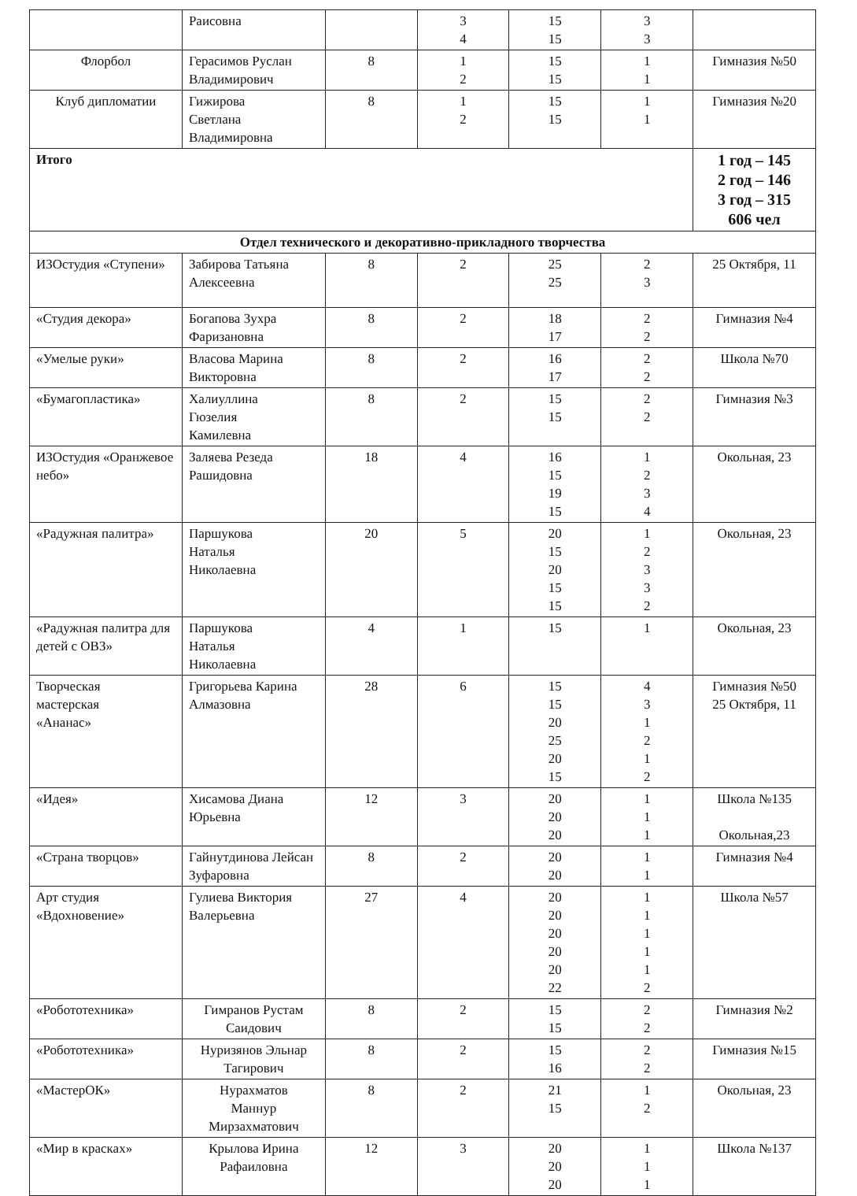| | Раисовна | | 3 4 | 15 15 | 3 3 | |
| Флорбол | Герасимов Руслан Владимирович | 8 | 1 2 | 15 15 | 1 1 | Гимназия №50 |
| Клуб дипломатии | Гижирова Светлана Владимировна | 8 | 1 2 | 15 15 | 1 1 | Гимназия №20 |
| Итого | | | | | | 1 год – 145 2 год – 146 3 год – 315 606 чел |
| Отдел технического и декоративно-прикладного творчества | | | | | | |
| ИЗОстудия «Ступени» | Забирова Татьяна Алексеевна | 8 | 2 | 25 25 | 2 3 | 25 Октября, 11 |
| «Студия декора» | Богапова Зухра Фаризановна | 8 | 2 | 18 17 | 2 2 | Гимназия №4 |
| «Умелые руки» | Власова Марина Викторовна | 8 | 2 | 16 17 | 2 2 | Школа №70 |
| «Бумагопластика» | Халиуллина Гюзелия Камилевна | 8 | 2 | 15 15 | 2 2 | Гимназия №3 |
| ИЗОстудия «Оранжевое небо» | Заляева Резеда Рашидовна | 18 | 4 | 16 15 19 15 | 1 2 3 4 | Окольная, 23 |
| «Радужная палитра» | Паршукова Наталья Николаевна | 20 | 5 | 20 15 20 15 15 | 1 2 3 3 2 | Окольная, 23 |
| «Радужная палитра для детей с ОВЗ» | Паршукова Наталья Николаевна | 4 | 1 | 15 | 1 | Окольная, 23 |
| Творческая мастерская «Ананас» | Григорьева Карина Алмазовна | 28 | 6 | 15 15 20 25 20 15 | 4 3 1 2 1 2 | Гимназия №50 25 Октября, 11 |
| «Идея» | Хисамова Диана Юрьевна | 12 | 3 | 20 20 20 | 1 1 1 | Школа №135 Окольная,23 |
| «Страна творцов» | Гайнутдинова Лейсан Зуфаровна | 8 | 2 | 20 20 | 1 1 | Гимназия №4 |
| Арт студия «Вдохновение» | Гулиева Виктория Валерьевна | 27 | 4 | 20 20 20 20 20 22 | 1 1 1 1 1 2 | Школа №57 |
| «Робототехника» | Гимранов Рустам Саидович | 8 | 2 | 15 15 | 2 2 | Гимназия №2 |
| «Робототехника» | Нуризянов Эльнар Тагирович | 8 | 2 | 15 16 | 2 2 | Гимназия №15 |
| «МастерОК» | Нурахматов Маннур Мирзахматович | 8 | 2 | 21 15 | 1 2 | Окольная, 23 |
| «Мир в красках» | Крылова Ирина Рафаиловна | 12 | 3 | 20 20 20 | 1 1 1 | Школа №137 |